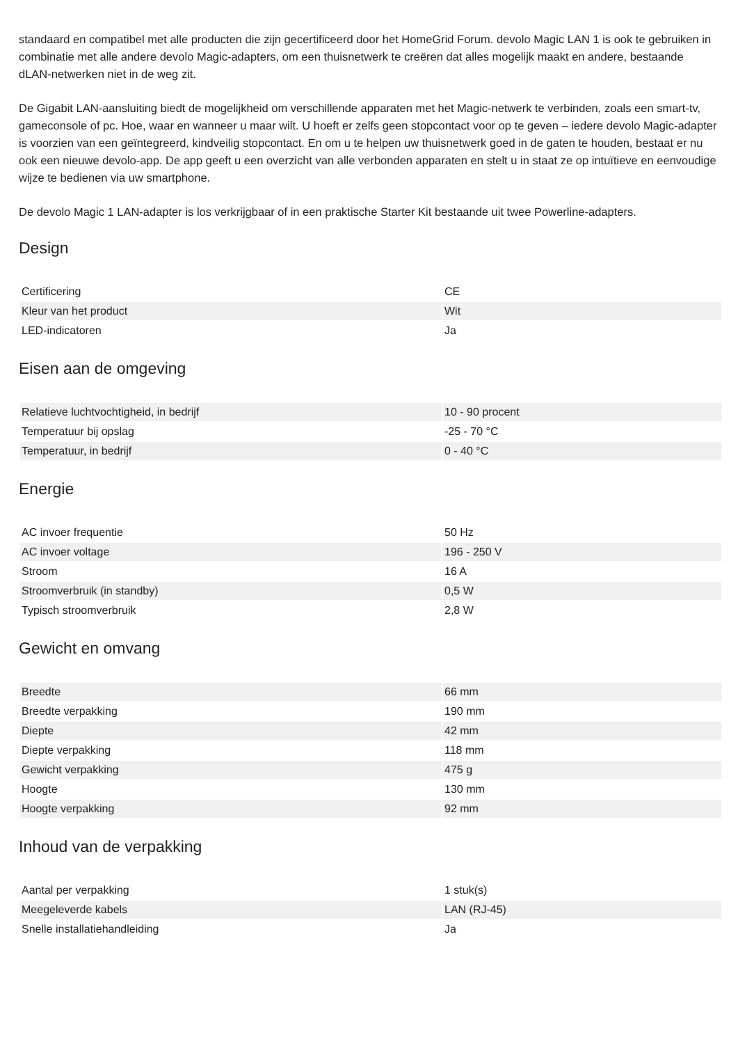standaard en compatibel met alle producten die zijn gecertificeerd door het HomeGrid Forum. devolo Magic LAN 1 is ook te gebruiken in combinatie met alle andere devolo Magic-adapters, om een thuisnetwerk te creëren dat alles mogelijk maakt en andere, bestaande dLAN-netwerken niet in de weg zit.
De Gigabit LAN-aansluiting biedt de mogelijkheid om verschillende apparaten met het Magic-netwerk te verbinden, zoals een smart-tv, gameconsole of pc. Hoe, waar en wanneer u maar wilt. U hoeft er zelfs geen stopcontact voor op te geven – iedere devolo Magic-adapter is voorzien van een geïntegreerd, kindveilig stopcontact. En om u te helpen uw thuisnetwerk goed in de gaten te houden, bestaat er nu ook een nieuwe devolo-app. De app geeft u een overzicht van alle verbonden apparaten en stelt u in staat ze op intuïtieve en eenvoudige wijze te bedienen via uw smartphone.
De devolo Magic 1 LAN-adapter is los verkrijgbaar of in een praktische Starter Kit bestaande uit twee Powerline-adapters.
Design
| Certificering | CE |
| Kleur van het product | Wit |
| LED-indicatoren | Ja |
Eisen aan de omgeving
| Relatieve luchtvochtigheid, in bedrijf | 10 - 90 procent |
| Temperatuur bij opslag | -25 - 70 °C |
| Temperatuur, in bedrijf | 0 - 40 °C |
Energie
| AC invoer frequentie | 50 Hz |
| AC invoer voltage | 196 - 250 V |
| Stroom | 16 A |
| Stroomverbruik (in standby) | 0,5 W |
| Typisch stroomverbruik | 2,8 W |
Gewicht en omvang
| Breedte | 66 mm |
| Breedte verpakking | 190 mm |
| Diepte | 42 mm |
| Diepte verpakking | 118 mm |
| Gewicht verpakking | 475 g |
| Hoogte | 130 mm |
| Hoogte verpakking | 92 mm |
Inhoud van de verpakking
| Aantal per verpakking | 1 stuk(s) |
| Meegeleverde kabels | LAN (RJ-45) |
| Snelle installatiehandleiding | Ja |